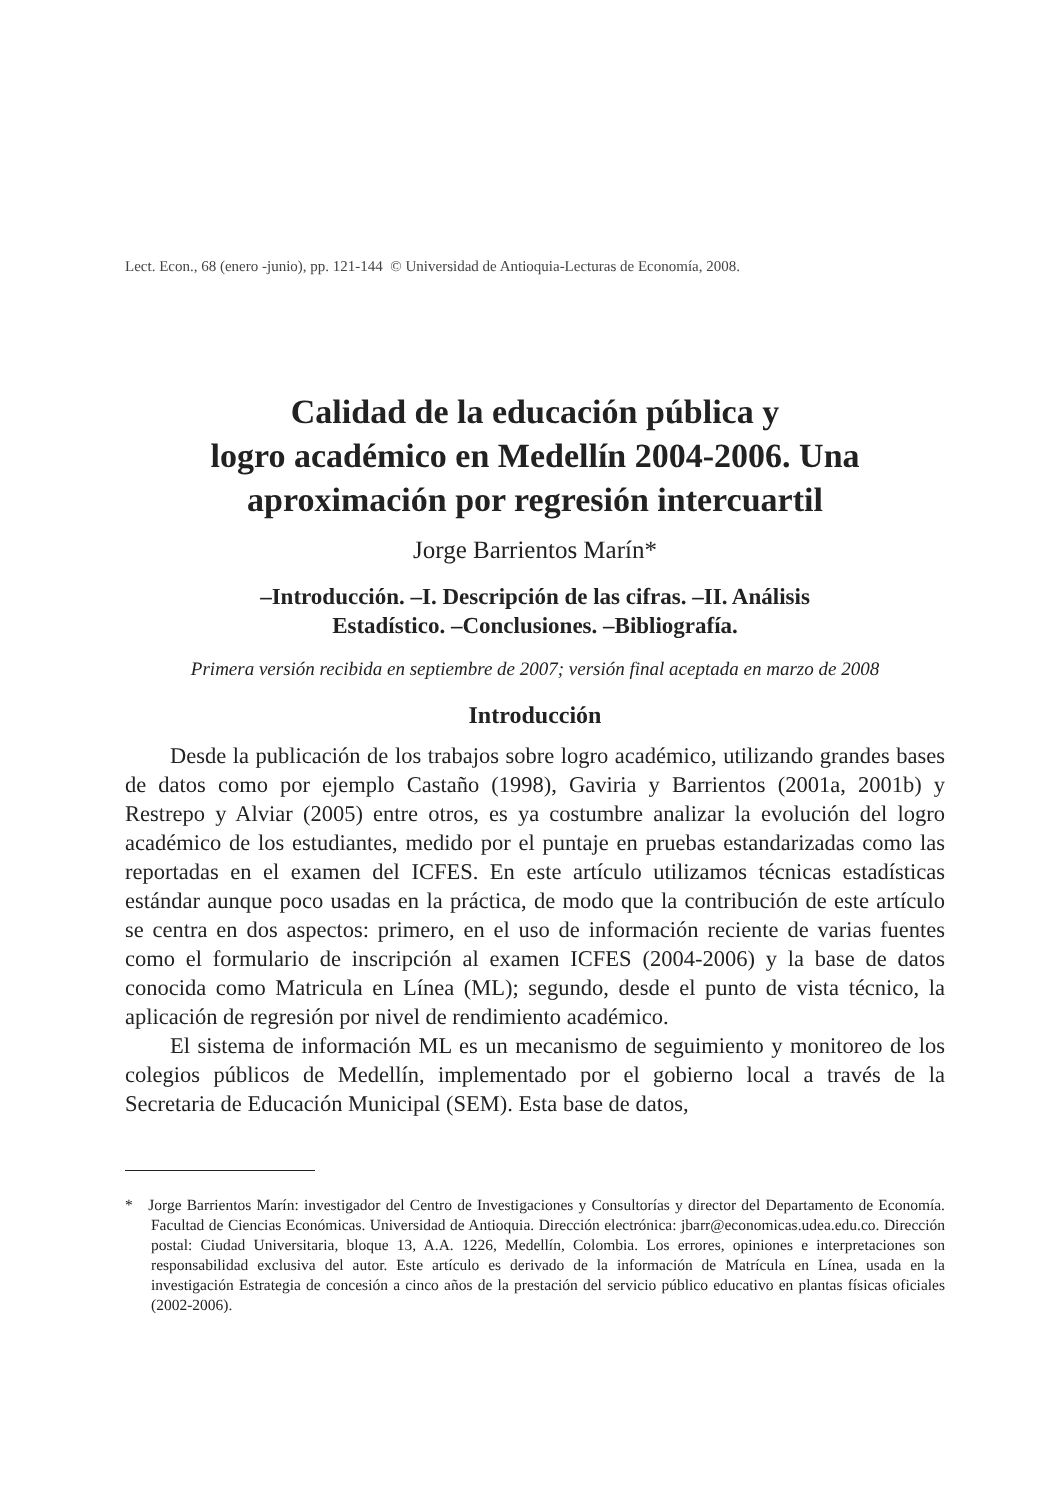Lect. Econ., 68 (enero -junio), pp. 121-144 © Universidad de Antioquia-Lecturas de Economía, 2008.
Calidad de la educación pública y
logro académico en Medellín 2004-2006. Una
aproximación por regresión intercuartil
Jorge Barrientos Marín*
–Introducción. –I. Descripción de las cifras. –II. Análisis
Estadístico. –Conclusiones. –Bibliografía.
Primera versión recibida en septiembre de 2007; versión final aceptada en marzo de 2008
Introducción
Desde la publicación de los trabajos sobre logro académico, utilizando grandes bases de datos como por ejemplo Castaño (1998), Gaviria y Barrientos (2001a, 2001b) y Restrepo y Alviar (2005) entre otros, es ya costumbre analizar la evolución del logro académico de los estudiantes, medido por el puntaje en pruebas estandarizadas como las reportadas en el examen del ICFES. En este artículo utilizamos técnicas estadísticas estándar aunque poco usadas en la práctica, de modo que la contribución de este artículo se centra en dos aspectos: primero, en el uso de información reciente de varias fuentes como el formulario de inscripción al examen ICFES (2004-2006) y la base de datos conocida como Matricula en Línea (ML); segundo, desde el punto de vista técnico, la aplicación de regresión por nivel de rendimiento académico.
El sistema de información ML es un mecanismo de seguimiento y monitoreo de los colegios públicos de Medellín, implementado por el gobierno local a través de la Secretaria de Educación Municipal (SEM). Esta base de datos,
* Jorge Barrientos Marín: investigador del Centro de Investigaciones y Consultorías y director del Departamento de Economía. Facultad de Ciencias Económicas. Universidad de Antioquia. Dirección electrónica: jbarr@economicas.udea.edu.co. Dirección postal: Ciudad Universitaria, bloque 13, A.A. 1226, Medellín, Colombia. Los errores, opiniones e interpretaciones son responsabilidad exclusiva del autor. Este artículo es derivado de la información de Matrícula en Línea, usada en la investigación Estrategia de concesión a cinco años de la prestación del servicio público educativo en plantas físicas oficiales (2002-2006).